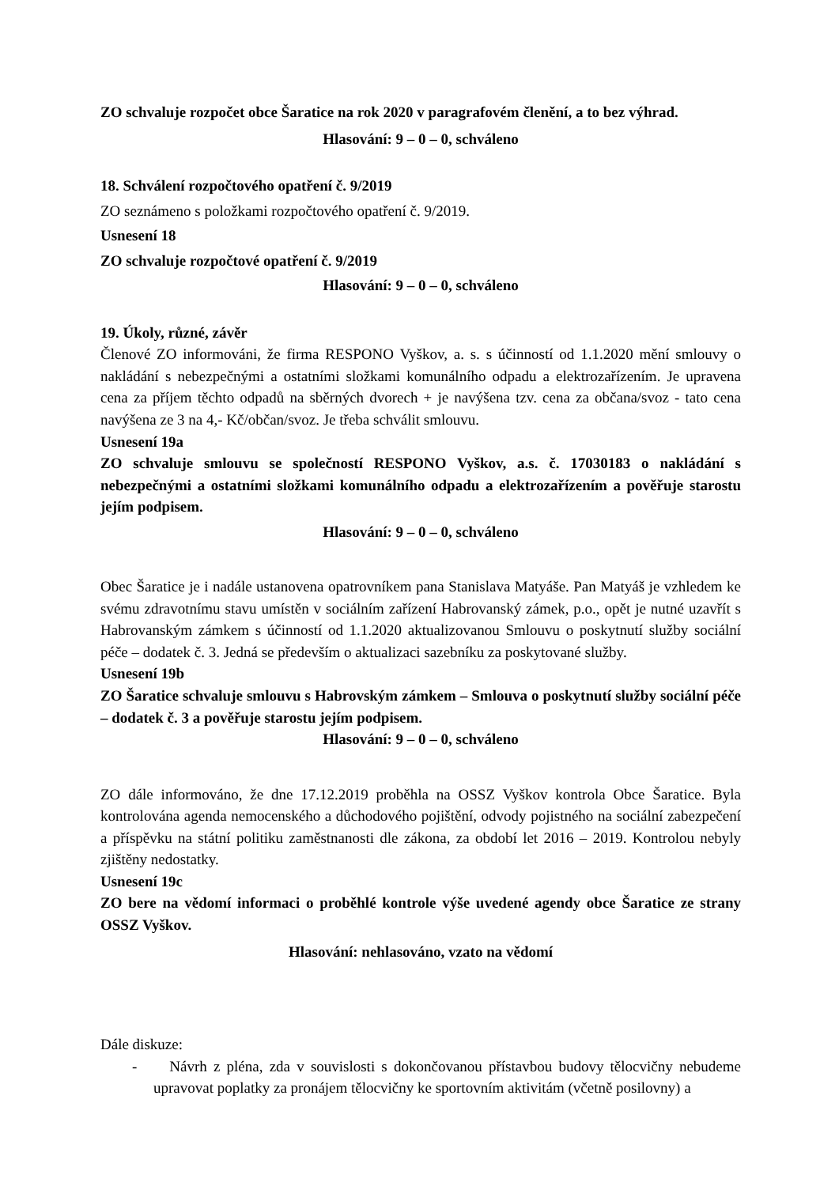ZO schvaluje rozpočet obce Šaratice na rok 2020 v paragrafovém členění, a to bez výhrad.
Hlasování: 9 – 0 – 0, schváleno
18. Schválení rozpočtového opatření č. 9/2019
ZO seznámeno s položkami rozpočtového opatření č. 9/2019.
Usnesení 18
ZO schvaluje rozpočtové opatření č. 9/2019
Hlasování: 9 – 0 – 0, schváleno
19. Úkoly, různé, závěr
Členové ZO informováni, že firma RESPONO Vyškov, a. s. s účinností od 1.1.2020 mění smlouvy o nakládání s nebezpečnými a ostatními složkami komunálního odpadu a elektrozařízením. Je upravena cena za příjem těchto odpadů na sběrných dvorech + je navýšena tzv. cena za občana/svoz - tato cena navýšena ze 3 na 4,- Kč/občan/svoz. Je třeba schválit smlouvu.
Usnesení 19a
ZO schvaluje smlouvu se společností RESPONO Vyškov, a.s. č. 17030183 o nakládání s nebezpečnými a ostatními složkami komunálního odpadu a elektrozařízením a pověřuje starostu jejím podpisem.
Hlasování: 9 – 0 – 0, schváleno
Obec Šaratice je i nadále ustanovena opatrovníkem pana Stanislava Matyáše. Pan Matyáš je vzhledem ke svému zdravotnímu stavu umístěn v sociálním zařízení Habrovanský zámek, p.o., opět je nutné uzavřít s Habrovanským zámkem s účinností od 1.1.2020 aktualizovanou Smlouvu o poskytnutí služby sociální péče – dodatek č. 3. Jedná se především o aktualizaci sazebníku za poskytované služby.
Usnesení 19b
ZO Šaratice schvaluje smlouvu s Habrovským zámkem – Smlouva o poskytnutí služby sociální péče – dodatek č. 3 a pověřuje starostu jejím podpisem.
Hlasování: 9 – 0 – 0, schváleno
ZO dále informováno, že dne 17.12.2019 proběhla na OSSZ Vyškov kontrola Obce Šaratice. Byla kontrolována agenda nemocenského a důchodového pojištění, odvody pojistného na sociální zabezpečení a příspěvku na státní politiku zaměstnanosti dle zákona, za období let 2016 – 2019. Kontrolou nebyly zjištěny nedostatky.
Usnesení 19c
ZO bere na vědomí informaci o proběhlé kontrole výše uvedené agendy obce Šaratice ze strany OSSZ Vyškov.
Hlasování: nehlasováno, vzato na vědomí
Dále diskuze:
- Návrh z pléna, zda v souvislosti s dokončovanou přístavbou budovy tělocvičny nebudeme upravovat poplatky za pronájem tělocvičny ke sportovním aktivitám (včetně posilovny) a